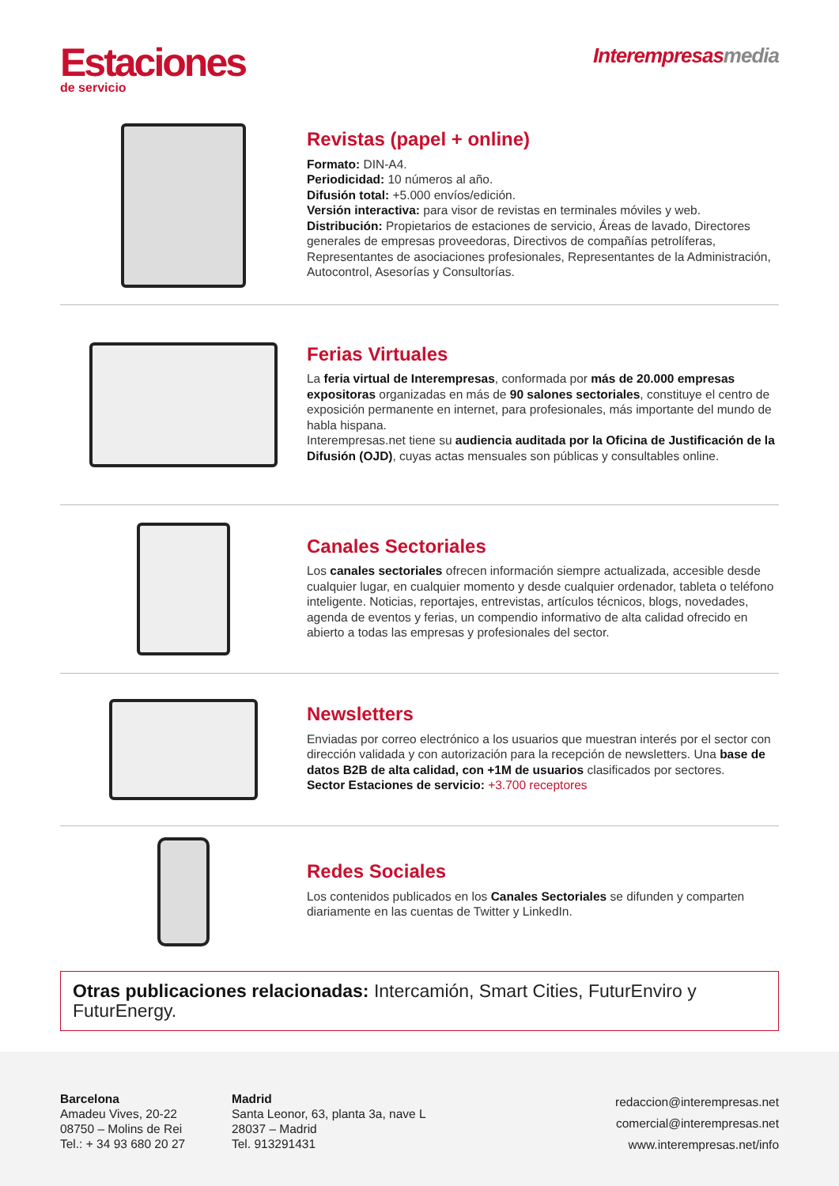Estaciones
de servicio
Interempresasmedia
Revistas (papel + online)
Formato: DIN-A4.
Periodicidad: 10 números al año.
Difusión total: +5.000 envíos/edición.
Versión interactiva: para visor de revistas en terminales móviles y web.
Distribución: Propietarios de estaciones de servicio, Áreas de lavado, Directores generales de empresas proveedoras, Directivos de compañías petrolíferas, Representantes de asociaciones profesionales, Representantes de la Administración, Autocontrol, Asesorías y Consultorías.
Ferias Virtuales
La feria virtual de Interempresas, conformada por más de 20.000 empresas expositoras organizadas en más de 90 salones sectoriales, constituye el centro de exposición permanente en internet, para profesionales, más importante del mundo de habla hispana.
Interempresas.net tiene su audiencia auditada por la Oficina de Justificación de la Difusión (OJD), cuyas actas mensuales son públicas y consultables online.
Canales Sectoriales
Los canales sectoriales ofrecen información siempre actualizada, accesible desde cualquier lugar, en cualquier momento y desde cualquier ordenador, tableta o teléfono inteligente. Noticias, reportajes, entrevistas, artículos técnicos, blogs, novedades, agenda de eventos y ferias, un compendio informativo de alta calidad ofrecido en abierto a todas las empresas y profesionales del sector.
Newsletters
Enviadas por correo electrónico a los usuarios que muestran interés por el sector con dirección validada y con autorización para la recepción de newsletters. Una base de datos B2B de alta calidad, con +1M de usuarios clasificados por sectores.
Sector Estaciones de servicio: +3.700 receptores
Redes Sociales
Los contenidos publicados en los Canales Sectoriales se difunden y comparten diariamente en las cuentas de Twitter y LinkedIn.
Otras publicaciones relacionadas: Intercamión, Smart Cities, FuturEnviro y FuturEnergy.
Barcelona
Amadeu Vives, 20-22
08750 – Molins de Rei
Tel.: + 34 93 680 20 27
Madrid
Santa Leonor, 63, planta 3a, nave L
28037 – Madrid
Tel. 913291431
redaccion@interempresas.net
comercial@interempresas.net
www.interempresas.net/info